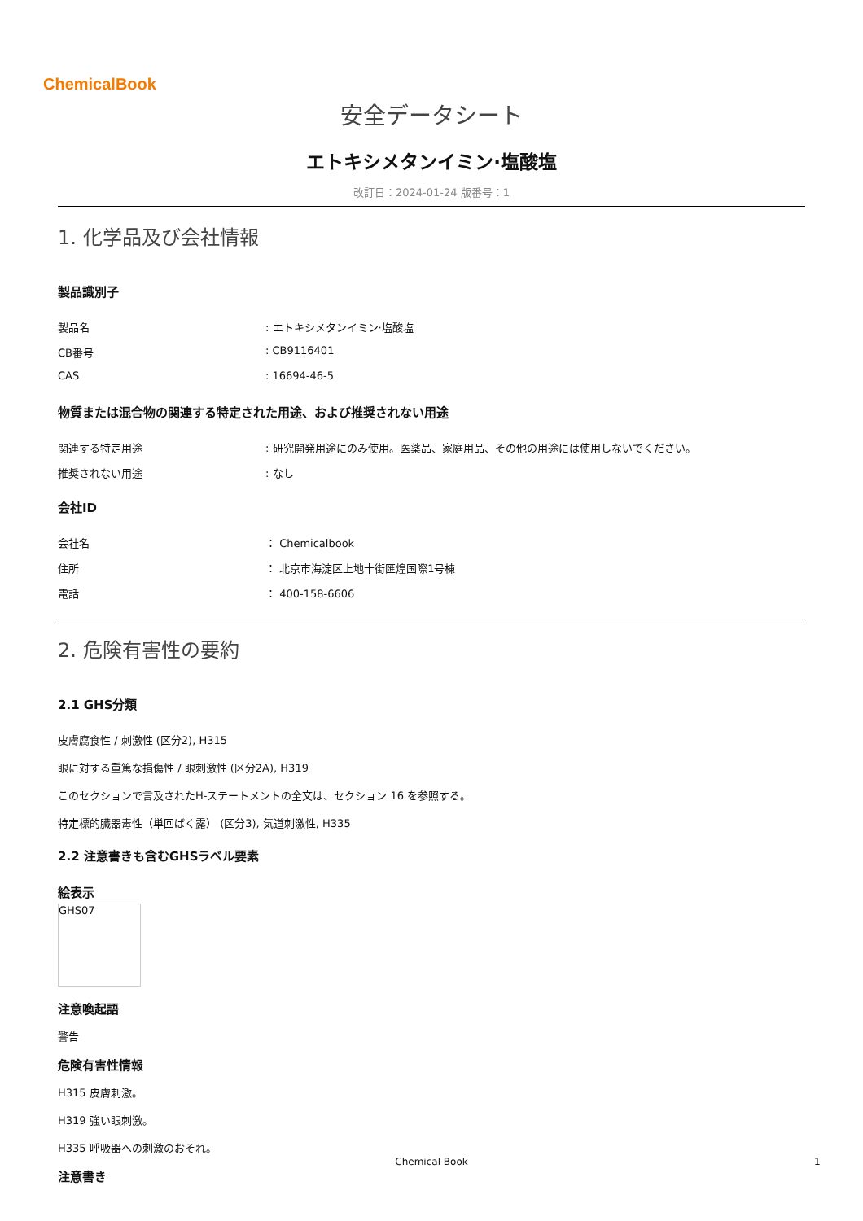ChemicalBook
安全データシート
エトキシメタンイミン·塩酸塩
改訂日：2024-01-24 版番号：1
1. 化学品及び会社情報
製品識別子
製品名: エトキシメタンイミン·塩酸塩
CB番号: CB9116401
CAS: 16694-46-5
物質または混合物の関連する特定された用途、および推奨されない用途
関連する特定用途: 研究開発用途にのみ使用。医薬品、家庭用品、その他の用途には使用しないでください。
推奨されない用途: なし
会社ID
会社名 ： Chemicalbook
住所 ： 北京市海淀区上地十街匯煌国際1号棟
電話 ： 400-158-6606
2. 危険有害性の要約
2.1 GHS分類
皮膚腐食性 / 刺激性 (区分2), H315
眼に対する重篤な損傷性 / 眼刺激性 (区分2A), H319
このセクションで言及されたH-ステートメントの全文は、セクション 16 を参照する。
特定標的臓器毒性（単回ばく露） (区分3), 気道刺激性, H335
2.2 注意書きも含むGHSラベル要素
絵表示
GHS07
注意喚起語
警告
危険有害性情報
H315 皮膚刺激。
H319 強い眼刺激。
H335 呼吸器への刺激のおそれ。
注意書き
Chemical Book 1